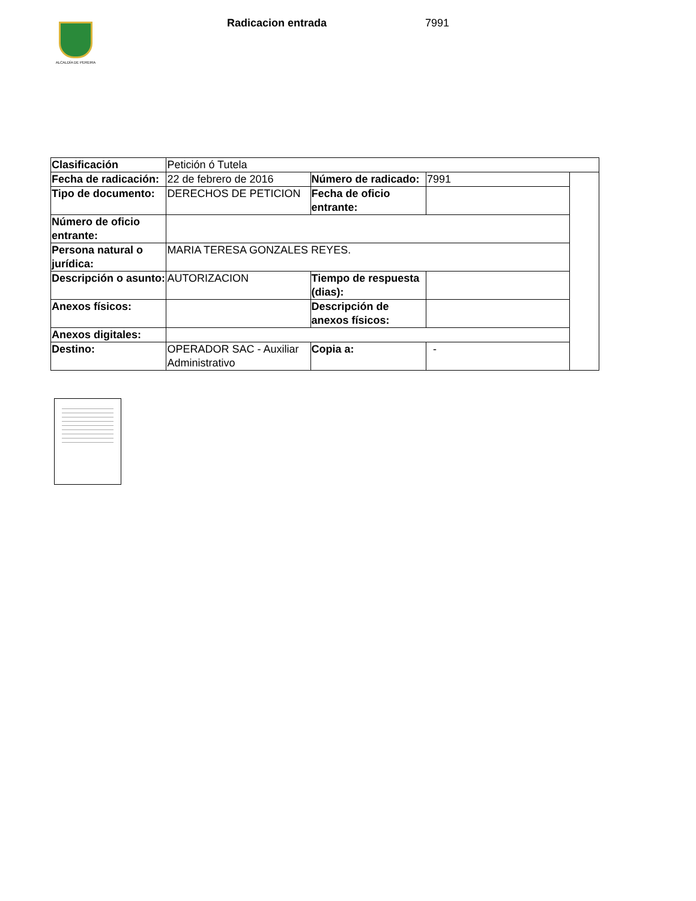ALCALDÍA DE PEREIRA
Radicacion entrada 7991
| Clasificación | Petición ó Tutela | | | |
| Fecha de radicación: | 22 de febrero de 2016 | Número de radicado: | 7991 | |
| Tipo de documento: | DERECHOS DE PETICION | Fecha de oficio entrante: | | |
| Número de oficio entrante: | | | | |
| Persona natural o jurídica: | MARIA TERESA GONZALES REYES. | | | |
| Descripción o asunto: | AUTORIZACION | Tiempo de respuesta (dias): | | |
| Anexos físicos: | | Descripción de anexos físicos: | | |
| Anexos digitales: | | | | |
| Destino: | OPERADOR SAC - Auxiliar Administrativo | Copia a: | - | |